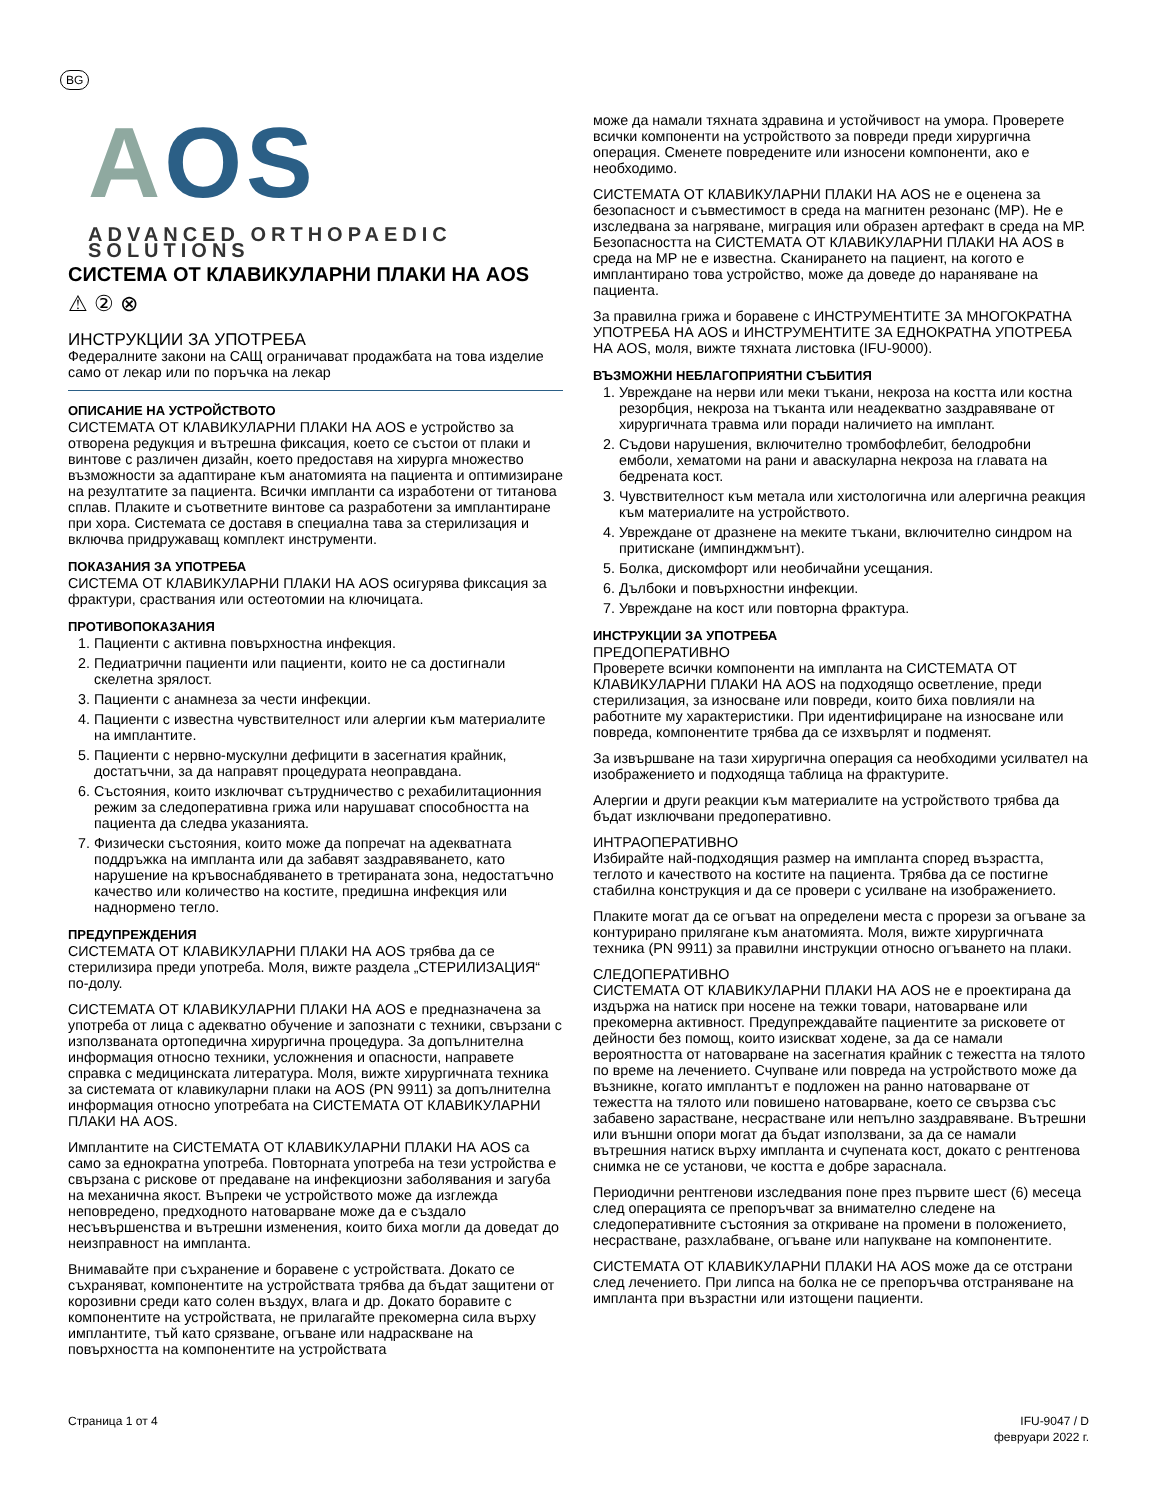BG
AOS
ADVANCED ORTHOPAEDIC SOLUTIONS
СИСТЕМА ОТ КЛАВИКУЛАРНИ ПЛАКИ НА AOS
⚠ ② ⊗
ИНСТРУКЦИИ ЗА УПОТРЕБА
Федералните закони на САЩ ограничават продажбата на това изделие само от лекар или по поръчка на лекар
ОПИСАНИЕ НА УСТРОЙСТВОТО
СИСТЕМАТА ОТ КЛАВИКУЛАРНИ ПЛАКИ НА AOS е устройство за отворена редукция и вътрешна фиксация, което се състои от плаки и винтове с различен дизайн, което предоставя на хирурга множество възможности за адаптиране към анатомията на пациента и оптимизиране на резултатите за пациента. Всички импланти са изработени от титанова сплав. Плаките и съответните винтове са разработени за имплантиране при хора. Системата се доставя в специална тава за стерилизация и включва придружаващ комплект инструменти.
ПОКАЗАНИЯ ЗА УПОТРЕБА
СИСТЕМА ОТ КЛАВИКУЛАРНИ ПЛАКИ НА AOS осигурява фиксация за фрактури, сраствания или остеотомии на ключицата.
ПРОТИВОПОКАЗАНИЯ
1. Пациенти с активна повърхностна инфекция.
2. Педиатрични пациенти или пациенти, които не са достигнали скелетна зрялост.
3. Пациенти с анамнеза за чести инфекции.
4. Пациенти с известна чувствителност или алергии към материалите на имплантите.
5. Пациенти с нервно-мускулни дефицити в засегнатия крайник, достатъчни, за да направят процедурата неоправдана.
6. Състояния, които изключват сътрудничество с рехабилитационния режим за следоперативна грижа или нарушават способността на пациента да следва указанията.
7. Физически състояния, които може да попречат на адекватната поддръжка на импланта или да забавят заздравяването, като нарушение на кръвоснабдяването в третираната зона, недостатъчно качество или количество на костите, предишна инфекция или наднормено тегло.
ПРЕДУПРЕЖДЕНИЯ
СИСТЕМАТА ОТ КЛАВИКУЛАРНИ ПЛАКИ НА AOS трябва да се стерилизира преди употреба. Моля, вижте раздела „СТЕРИЛИЗАЦИЯ“ по-долу.
СИСТЕМАТА ОТ КЛАВИКУЛАРНИ ПЛАКИ НА AOS е предназначена за употреба от лица с адекватно обучение и запознати с техники, свързани с използваната ортопедична хирургична процедура. За допълнителна информация относно техники, усложнения и опасности, направете справка с медицинската литература. Моля, вижте хирургичната техника за системата от клавикуларни плаки на AOS (PN 9911) за допълнителна информация относно употребата на СИСТЕМАТА ОТ КЛАВИКУЛАРНИ ПЛАКИ НА AOS.
Имплантите на СИСТЕМАТА ОТ КЛАВИКУЛАРНИ ПЛАКИ НА AOS са само за еднократна употреба. Повторната употреба на тези устройства е свързана с рискове от предаване на инфекциозни заболявания и загуба на механична якост. Въпреки че устройството може да изглежда неповредено, предходното натоварване може да е създало несъвършенства и вътрешни изменения, които биха могли да доведат до неизправност на импланта.
Внимавайте при съхранение и боравене с устройствата. Докато се съхраняват, компонентите на устройствата трябва да бъдат защитени от корозивни среди като солен въздух, влага и др. Докато боравите с компонентите на устройствата, не прилагайте прекомерна сила върху имплантите, тъй като срязване, огъване или надраскване на повърхността на компонентите на устройствата
може да намали тяхната здравина и устойчивост на умора. Проверете всички компоненти на устройството за повреди преди хирургична операция. Сменете повредените или износени компоненти, ако е необходимо.
СИСТЕМАТА ОТ КЛАВИКУЛАРНИ ПЛАКИ НА AOS не е оценена за безопасност и съвместимост в среда на магнитен резонанс (МР). Не е изследвана за нагряване, миграция или образен артефакт в среда на МР. Безопасността на СИСТЕМАТА ОТ КЛАВИКУЛАРНИ ПЛАКИ НА AOS в среда на МР не е известна. Сканирането на пациент, на когото е имплантирано това устройство, може да доведе до нараняване на пациента.
За правилна грижа и боравене с ИНСТРУМЕНТИТЕ ЗА МНОГОКРАТНА УПОТРЕБА НА AOS и ИНСТРУМЕНТИТЕ ЗА ЕДНОКРАТНА УПОТРЕБА НА AOS, моля, вижте тяхната листовка (IFU-9000).
ВЪЗМОЖНИ НЕБЛАГОПРИЯТНИ СЪБИТИЯ
1. Увреждане на нерви или меки тъкани, некроза на костта или костна резорбция, некроза на тъканта или неадекватно заздравяване от хирургичната травма или поради наличието на имплант.
2. Съдови нарушения, включително тромбофлебит, белодробни емболи, хематоми на рани и аваскуларна некроза на главата на бедрената кост.
3. Чувствителност към метала или хистологична или алергична реакция към материалите на устройството.
4. Увреждане от дразнене на меките тъкани, включително синдром на притискане (импинджмънт).
5. Болка, дискомфорт или необичайни усещания.
6. Дълбоки и повърхностни инфекции.
7. Увреждане на кост или повторна фрактура.
ИНСТРУКЦИИ ЗА УПОТРЕБА
ПРЕДОПЕРАТИВНО
Проверете всички компоненти на импланта на СИСТЕМАТА ОТ КЛАВИКУЛАРНИ ПЛАКИ НА AOS на подходящо осветление, преди стерилизация, за износване или повреди, които биха повлияли на работните му характеристики. При идентифициране на износване или повреда, компонентите трябва да се изхвърлят и подменят.
За извършване на тази хирургична операция са необходими усилвател на изображението и подходяща таблица на фрактурите.
Алергии и други реакции към материалите на устройството трябва да бъдат изключвани предоперативно.
ИНТРАОПЕРАТИВНО
Избирайте най-подходящия размер на импланта според възрастта, теглото и качеството на костите на пациента. Трябва да се постигне стабилна конструкция и да се провери с усилване на изображението.
Плаките могат да се огъват на определени места с прорези за огъване за контурирано прилягане към анатомията. Моля, вижте хирургичната техника (PN 9911) за правилни инструкции относно огъването на плаки.
СЛЕДОПЕРАТИВНО
СИСТЕМАТА ОТ КЛАВИКУЛАРНИ ПЛАКИ НА AOS не е проектирана да издържа на натиск при носене на тежки товари, натоварване или прекомерна активност. Предупреждавайте пациентите за рисковете от дейности без помощ, които изискват ходене, за да се намали вероятността от натоварване на засегнатия крайник с тежестта на тялото по време на лечението. Счупване или повреда на устройството може да възникне, когато имплантът е подложен на ранно натоварване от тежестта на тялото или повишено натоварване, което се свързва със забавено зарастване, несрастване или непълно заздравяване. Вътрешни или външни опори могат да бъдат използвани, за да се намали вътрешния натиск върху импланта и счупената кост, докато с рентгенова снимка не се установи, че костта е добре зараснала.
Периодични рентгенови изследвания поне през първите шест (6) месеца след операцията се препоръчват за внимателно следене на следоперативните състояния за откриване на промени в положението, несрастване, разхлабване, огъване или напукване на компонентите.
СИСТЕМАТА ОТ КЛАВИКУЛАРНИ ПЛАКИ НА AOS може да се отстрани след лечението. При липса на болка не се препоръчва отстраняване на импланта при възрастни или изтощени пациенти.
Страница 1 от 4 IFU-9047 / D
февруари 2022 г.